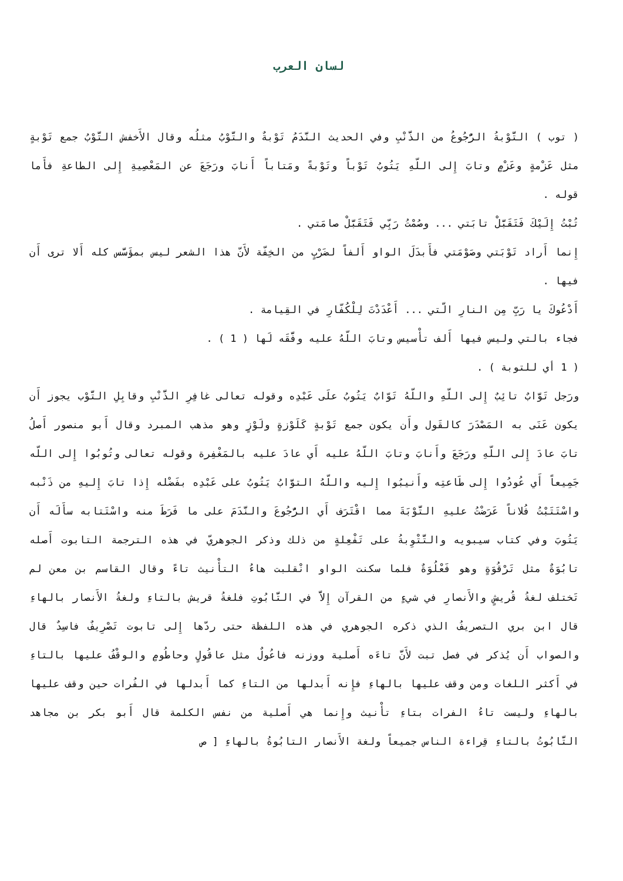لسان العرب
( توب ) التَّوْبةُ الرُّجُوعُ من الذَّنْبِ وفي الحديث النَّدَمُ تَوْبةٌ والتَّوْبُ مثلُه وقال الأَخفش التَّوْبُ جمع تَوْبةٍ مثل عَزْمةٍ وعَزْمٍ وتابَ إِلى اللّهِ يَتُوبُ تَوْباً وتَوْبةً ومَتاباً أَنابَ ورَجَعَ عن المَعْصِيةِ إِلى الطاعةِ فأَما قوله .
تُبْتُ إِلَيْكَ فَتَقَبَّلْ تابَتي ... وصُمْتُ رَبِّي فَتَقَبَّلْ صامَتي .
إِنما أَراد تَوْبَتي وصَوْمَتي فأَبدَلَ الواو أَلفاً لضَرْبٍ من الخِفّة لأَنّ هذا الشعر ليس بمؤَسَّس كله أَلا ترى أَن فيها .
أَدْعُوكَ يا رَبِّ مِن النارِ الّتي ... أَعْدَدْتَ لِلْكُفّارِ في القِيامة .
فجاء بالتي وليس فيها أَلف تأْسيس وتابَ اللّهُ عليه وفَّقَه لَها ( 1 ) .
( 1 أي للتوبة ) .
ورَجل تَوَّابٌ تائِبٌ إِلى اللّهِ واللّهُ تَوّابٌ يَتُوبُ علَى عَبْدِه وقوله تعالى غافِرِ الذَّنْبِ وقابِلِ التَّوْب يجوز أَن يكون عَنَى به المَصْدَرَ كالقَول وأَن يكون جمع تَوْبةٍ كَلَوْزةٍ ولَوْزٍ وهو مذهب المبرد وقال أَبو منصور أَصلُ تابَ عادَ إِلى اللّهِ ورَجَعَ وأَنابَ وتابَ اللّهُ عليه أَي عادَ عليه بالمَغْفِرة وقوله تعالى وتُوبُوا إِلى اللّه جَمِيعاً أَي عُودُوا إِلى طَاعتِه وأَنيبُوا إِليه واللّهُ التوَّابُ يَتُوبُ على عَبْدِه بفَضْله إِذا تابَ إِليهِ من ذَنْبه واسْتَتَبْتُ فُلاناً عَرَضْتُ عليهِ التَّوْبَةَ مما اقْتَرَف أَي الرُّجُوعَ والنَّدَمَ على ما فَرَطَ منه واسْتَتابه سأَلَه أَن يَتُوبَ وفي كتاب سيبويه والتَّتْوِبةُ على تَفْعِلةٍ من ذلك وذكر الجوهريّ في هذه الترجمة التابوت أَصله تابُوَةٌ مثل تَرْقُوَةٍ وهو فَعْلُوَةٌ فلما سكنت الواو انْقلبت هاءُ التأْنيث تاءً وقال القاسم بن معن لم تَختلف لغةُ قُريشٍ والأَنصارِ في شيءٍ من القرآن إِلاَّ في التَّابُوتِ فلغةُ قريش بالتاءِ ولغةُ الأَنصار بالهاءِ قال ابن بري التصريفُ الذي ذكره الجوهري في هذه اللفظة حتى ردّها إِلى تابوت تَصْرِيفٌ فاسِدٌ قال والصواب أَن يُذكر في فصل تبت لأَنَّ تاءَه أَصلية ووزنه فاعُولٌ مثل عاقُولٍ وحاطُومٍ والوقْفُ عليها بالتاءِ في أَكثر اللغات ومن وقف عليها بالهاءِ فإِنه أَبدلها من التاءِ كما أَبدلها في الفُرات حين وقف عليها بالهاءِ وليست تاءُ الفرات بتاءِ تأْنيث وإِنما هي أَصلية من نفس الكلمة قال أَبو بكر بن مجاهد التَّابُوتُ بالتاءِ قِراءة الناس جميعاً ولغة الأَنصار التابُوةُ بالهاءِ [ ص